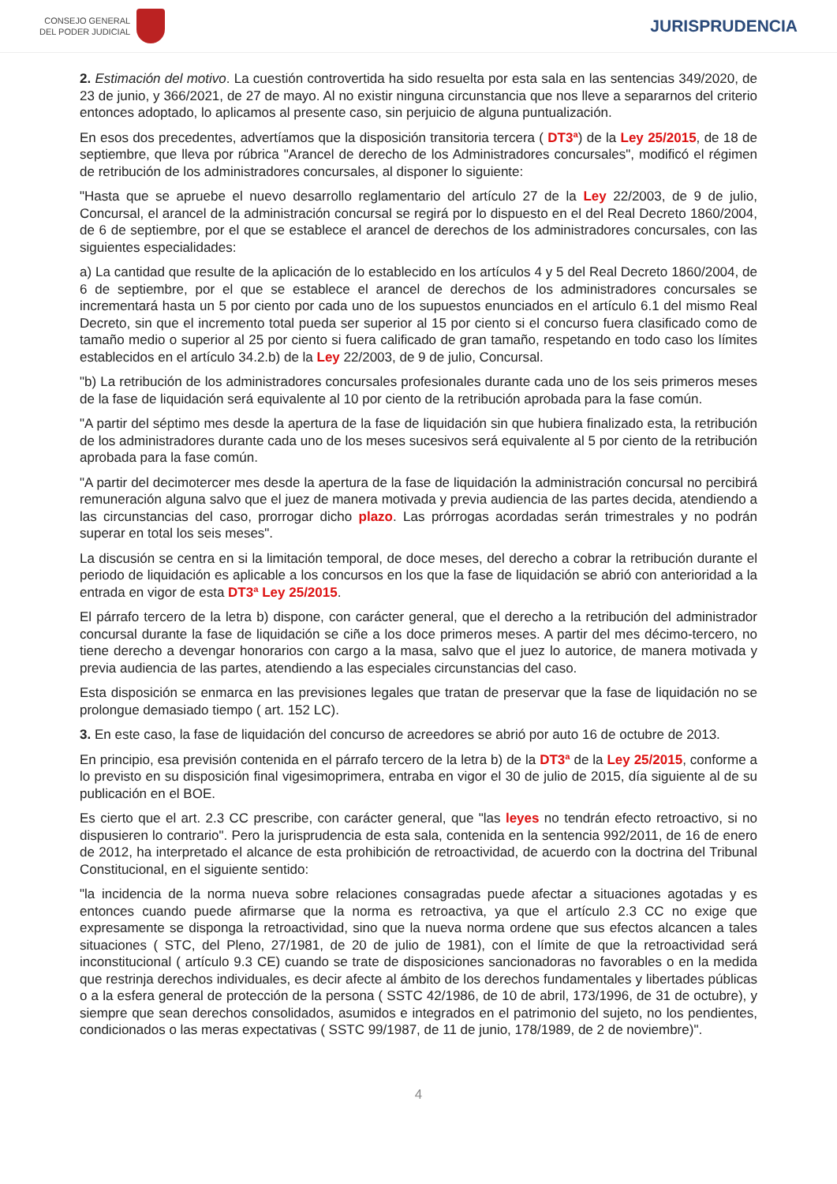CONSEJO GENERAL
DEL PODER JUDICIAL
JURISPRUDENCIA
2. Estimación del motivo. La cuestión controvertida ha sido resuelta por esta sala en las sentencias 349/2020, de 23 de junio, y 366/2021, de 27 de mayo. Al no existir ninguna circunstancia que nos lleve a separarnos del criterio entonces adoptado, lo aplicamos al presente caso, sin perjuicio de alguna puntualización.
En esos dos precedentes, advertíamos que la disposición transitoria tercera ( DT3ª) de la Ley 25/2015, de 18 de septiembre, que lleva por rúbrica "Arancel de derecho de los Administradores concursales", modificó el régimen de retribución de los administradores concursales, al disponer lo siguiente:
"Hasta que se apruebe el nuevo desarrollo reglamentario del artículo 27 de la Ley 22/2003, de 9 de julio, Concursal, el arancel de la administración concursal se regirá por lo dispuesto en el del Real Decreto 1860/2004, de 6 de septiembre, por el que se establece el arancel de derechos de los administradores concursales, con las siguientes especialidades:
a) La cantidad que resulte de la aplicación de lo establecido en los artículos 4 y 5 del Real Decreto 1860/2004, de 6 de septiembre, por el que se establece el arancel de derechos de los administradores concursales se incrementará hasta un 5 por ciento por cada uno de los supuestos enunciados en el artículo 6.1 del mismo Real Decreto, sin que el incremento total pueda ser superior al 15 por ciento si el concurso fuera clasificado como de tamaño medio o superior al 25 por ciento si fuera calificado de gran tamaño, respetando en todo caso los límites establecidos en el artículo 34.2.b) de la Ley 22/2003, de 9 de julio, Concursal.
"b) La retribución de los administradores concursales profesionales durante cada uno de los seis primeros meses de la fase de liquidación será equivalente al 10 por ciento de la retribución aprobada para la fase común.
"A partir del séptimo mes desde la apertura de la fase de liquidación sin que hubiera finalizado esta, la retribución de los administradores durante cada uno de los meses sucesivos será equivalente al 5 por ciento de la retribución aprobada para la fase común.
"A partir del decimotercer mes desde la apertura de la fase de liquidación la administración concursal no percibirá remuneración alguna salvo que el juez de manera motivada y previa audiencia de las partes decida, atendiendo a las circunstancias del caso, prorrogar dicho plazo. Las prórrogas acordadas serán trimestrales y no podrán superar en total los seis meses".
La discusión se centra en si la limitación temporal, de doce meses, del derecho a cobrar la retribución durante el periodo de liquidación es aplicable a los concursos en los que la fase de liquidación se abrió con anterioridad a la entrada en vigor de esta DT3ª Ley 25/2015.
El párrafo tercero de la letra b) dispone, con carácter general, que el derecho a la retribución del administrador concursal durante la fase de liquidación se ciñe a los doce primeros meses. A partir del mes décimo-tercero, no tiene derecho a devengar honorarios con cargo a la masa, salvo que el juez lo autorice, de manera motivada y previa audiencia de las partes, atendiendo a las especiales circunstancias del caso.
Esta disposición se enmarca en las previsiones legales que tratan de preservar que la fase de liquidación no se prolongue demasiado tiempo ( art. 152 LC).
3. En este caso, la fase de liquidación del concurso de acreedores se abrió por auto 16 de octubre de 2013.
En principio, esa previsión contenida en el párrafo tercero de la letra b) de la DT3ª de la Ley 25/2015, conforme a lo previsto en su disposición final vigesimoprimera, entraba en vigor el 30 de julio de 2015, día siguiente al de su publicación en el BOE.
Es cierto que el art. 2.3 CC prescribe, con carácter general, que "las leyes no tendrán efecto retroactivo, si no dispusieren lo contrario". Pero la jurisprudencia de esta sala, contenida en la sentencia 992/2011, de 16 de enero de 2012, ha interpretado el alcance de esta prohibición de retroactividad, de acuerdo con la doctrina del Tribunal Constitucional, en el siguiente sentido:
"la incidencia de la norma nueva sobre relaciones consagradas puede afectar a situaciones agotadas y es entonces cuando puede afirmarse que la norma es retroactiva, ya que el artículo 2.3 CC no exige que expresamente se disponga la retroactividad, sino que la nueva norma ordene que sus efectos alcancen a tales situaciones ( STC, del Pleno, 27/1981, de 20 de julio de 1981), con el límite de que la retroactividad será inconstitucional ( artículo 9.3 CE) cuando se trate de disposiciones sancionadoras no favorables o en la medida que restrinja derechos individuales, es decir afecte al ámbito de los derechos fundamentales y libertades públicas o a la esfera general de protección de la persona ( SSTC 42/1986, de 10 de abril, 173/1996, de 31 de octubre), y siempre que sean derechos consolidados, asumidos e integrados en el patrimonio del sujeto, no los pendientes, condicionados o las meras expectativas ( SSTC 99/1987, de 11 de junio, 178/1989, de 2 de noviembre)".
4